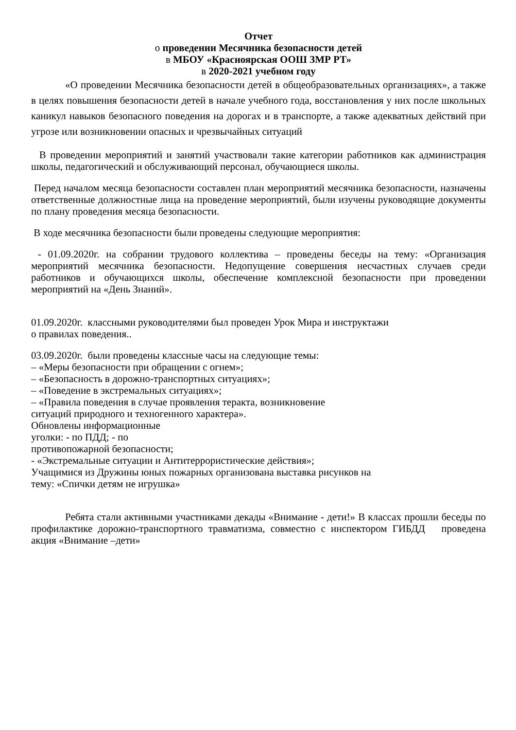Отчет
о проведении Месячника безопасности детей
в МБОУ «Красноярская ООШ ЗМР РТ»
в 2020-2021 учебном году
«О проведении Месячника безопасности детей в общеобразовательных организациях», а также в целях повышения безопасности детей в начале учебного года, восстановления у них после школьных каникул навыков безопасного поведения на дорогах и в транспорте, а также адекватных действий при угрозе или возникновении опасных и чрезвычайных ситуаций
В проведении мероприятий и занятий участвовали такие категории работников как администрация школы, педагогический и обслуживающий персонал, обучающиеся школы.
Перед началом месяца безопасности составлен план мероприятий месячника безопасности, назначены ответственные должностные лица на проведение мероприятий, были изучены руководящие документы по плану проведения месяца безопасности.
В ходе месячника безопасности были проведены следующие мероприятия:
- 01.09.2020г. на собрании трудового коллектива – проведены беседы на тему: «Организация мероприятий месячника безопасности. Недопущение совершения несчастных случаев среди работников и обучающихся школы, обеспечение комплексной безопасности при проведении мероприятий на «День Знаний».
01.09.2020г. классными руководителями был проведен Урок Мира и инструктажи
о правилах поведения..
03.09.2020г. были проведены классные часы на следующие темы:
– «Меры безопасности при обращении с огнем»;
– «Безопасность в дорожно-транспортных ситуациях»;
– «Поведение в экстремальных ситуациях»;
– «Правила поведения в случае проявления теракта, возникновение
ситуаций природного и техногенного характера».
Обновлены информационные
уголки: - по ПДД; - по
противопожарной безопасности;
- «Экстремальные ситуации и Антитеррористические действия»;
Учащимися из Дружины юных пожарных организована выставка рисунков на
тему: «Спички детям не игрушка»
Ребята стали активными участниками декады «Внимание - дети!» В классах прошли беседы по профилактике дорожно-транспортного травматизма, совместно с инспектором ГИБДД проведена акция «Внимание –дети»